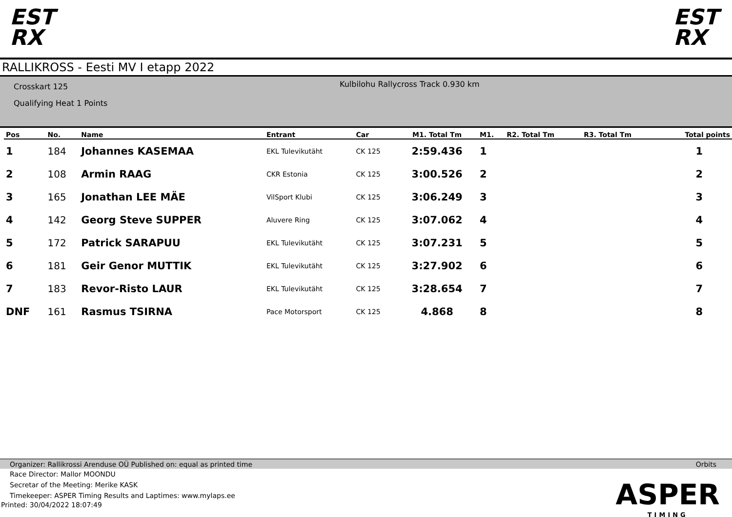EST
RX
EST
RX
RALLIKROSS - Eesti MV I etapp 2022
Crosskart 125
Qualifying Heat 1 Points
Kulbilohu Rallycross Track 0.930 km
| Pos | No. | Name | Entrant | Car | M1. Total Tm | M1. | R2. Total Tm | R3. Total Tm | Total points |
| --- | --- | --- | --- | --- | --- | --- | --- | --- | --- |
| 1 | 184 | Johannes KASEMAA | EKL Tulevikutäht | CK 125 | 2:59.436 | 1 | | | 1 |
| 2 | 108 | Armin RAAG | CKR Estonia | CK 125 | 3:00.526 | 2 | | | 2 |
| 3 | 165 | Jonathan LEE MÄE | VilSport Klubi | CK 125 | 3:06.249 | 3 | | | 3 |
| 4 | 142 | Georg Steve SUPPER | Aluvere Ring | CK 125 | 3:07.062 | 4 | | | 4 |
| 5 | 172 | Patrick SARAPUU | EKL Tulevikutäht | CK 125 | 3:07.231 | 5 | | | 5 |
| 6 | 181 | Geir Genor MUTTIK | EKL Tulevikutäht | CK 125 | 3:27.902 | 6 | | | 6 |
| 7 | 183 | Revor-Risto LAUR | EKL Tulevikutäht | CK 125 | 3:28.654 | 7 | | | 7 |
| DNF | 161 | Rasmus TSIRNA | Pace Motorsport | CK 125 | 4.868 | 8 | | | 8 |
Organizer: Rallikrossi Arenduse OÜ Published on: equal as printed time Orbits
Race Director: Mallor MOONDU
Secretar of the Meeting: Merike KASK
Timekeeper: ASPER Timing Results and Laptimes: www.mylaps.ee
Printed: 30/04/2022 18:07:49
ASPER
TIMING